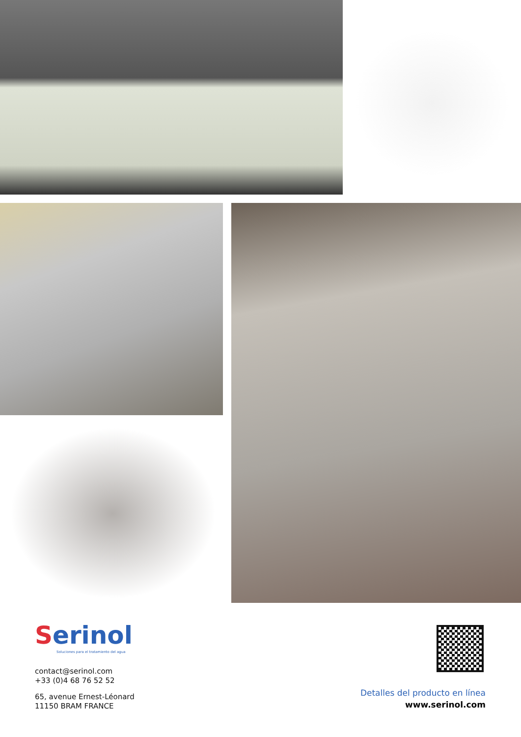Serinol
Soluciones para el tratamiento del agua
contact@serinol.com
+33 (0)4 68 76 52 52
65, avenue Ernest-Léonard
11150 BRAM FRANCE
Detalles del producto en línea
www.serinol.com